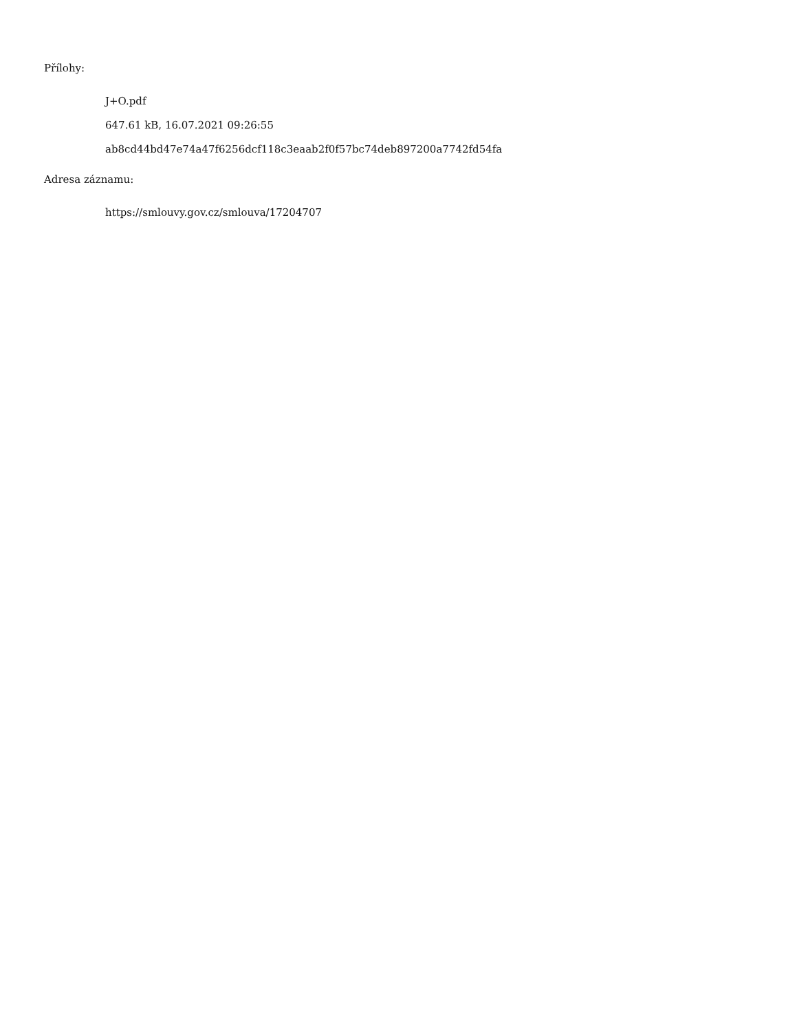Přílohy:
J+O.pdf
647.61 kB, 16.07.2021 09:26:55
ab8cd44bd47e74a47f6256dcf118c3eaab2f0f57bc74deb897200a7742fd54fa
Adresa záznamu:
https://smlouvy.gov.cz/smlouva/17204707